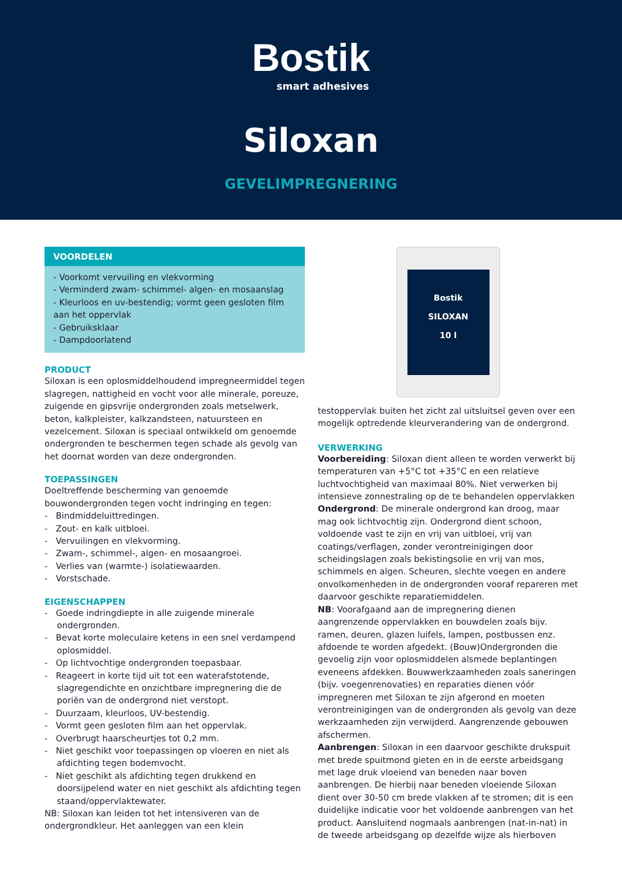Bostik
smart adhesives
Siloxan
GEVELIMPREGNERING
VOORDELEN
- Voorkomt vervuiling en vlekvorming
- Verminderd zwam- schimmel- algen- en mosaanslag
- Kleurloos en uv-bestendig; vormt geen gesloten film aan het oppervlak
- Gebruiksklaar
- Dampdoorlatend
PRODUCT
Siloxan is een oplosmiddelhoudend impregneermiddel tegen slagregen, nattigheid en vocht voor alle minerale, poreuze, zuigende en gipsvrije ondergronden zoals metselwerk, beton, kalkpleister, kalkzandsteen, natuursteen en vezelcement. Siloxan is speciaal ontwikkeld om genoemde ondergronden te beschermen tegen schade als gevolg van het doornat worden van deze ondergronden.
TOEPASSINGEN
Doeltreffende bescherming van genoemde bouwondergronden tegen vocht indringing en tegen:
- Bindmiddeluittredingen.
- Zout- en kalk uitbloei.
- Vervuilingen en vlekvorming.
- Zwam-, schimmel-, algen- en mosaangroei.
- Verlies van (warmte-) isolatiewaarden.
- Vorstschade.
EIGENSCHAPPEN
- Goede indringdiepte in alle zuigende minerale ondergronden.
- Bevat korte moleculaire ketens in een snel verdampend oplosmiddel.
- Op lichtvochtige ondergronden toepasbaar.
- Reageert in korte tijd uit tot een waterafstotende, slagregendichte en onzichtbare impregnering die de poriën van de ondergrond niet verstopt.
- Duurzaam, kleurloos, UV-bestendig.
- Vormt geen gesloten film aan het oppervlak.
- Overbrugt haarscheurtjes tot 0,2 mm.
- Niet geschikt voor toepassingen op vloeren en niet als afdichting tegen bodemvocht.
- Niet geschikt als afdichting tegen drukkend en doorsijpelend water en niet geschikt als afdichting tegen staand/oppervlaktewater.
NB: Siloxan kan leiden tot het intensiveren van de ondergrondkleur. Het aanleggen van een klein
Bostik
SILOXAN
10 l
testoppervlak buiten het zicht zal uitsluitsel geven over een mogelijk optredende kleurverandering van de ondergrond.
VERWERKING
Voorbereiding: Siloxan dient alleen te worden verwerkt bij temperaturen van +5°C tot +35°C en een relatieve luchtvochtigheid van maximaal 80%. Niet verwerken bij intensieve zonnestraling op de te behandelen oppervlakken
Ondergrond: De minerale ondergrond kan droog, maar mag ook lichtvochtig zijn. Ondergrond dient schoon, voldoende vast te zijn en vrij van uitbloei, vrij van coatings/verflagen, zonder verontreinigingen door scheidingslagen zoals bekistingsolie en vrij van mos, schimmels en algen. Scheuren, slechte voegen en andere onvolkomenheden in de ondergronden vooraf repareren met daarvoor geschikte reparatiemiddelen.
NB: Voorafgaand aan de impregnering dienen aangrenzende oppervlakken en bouwdelen zoals bijv. ramen, deuren, glazen luifels, lampen, postbussen enz. afdoende te worden afgedekt. (Bouw)Ondergronden die gevoelig zijn voor oplosmiddelen alsmede beplantingen eveneens afdekken. Bouwwerkzaamheden zoals saneringen (bijv. voegenrenovaties) en reparaties dienen vóór impregneren met Siloxan te zijn afgerond en moeten verontreinigingen van de ondergronden als gevolg van deze werkzaamheden zijn verwijderd. Aangrenzende gebouwen afschermen.
Aanbrengen: Siloxan in een daarvoor geschikte drukspuit met brede spuitmond gieten en in de eerste arbeidsgang met lage druk vloeiend van beneden naar boven aanbrengen. De hierbij naar beneden vloeiende Siloxan dient over 30-50 cm brede vlakken af te stromen; dit is een duidelijke indicatie voor het voldoende aanbrengen van het product. Aansluitend nogmaals aanbrengen (nat-in-nat) in de tweede arbeidsgang op dezelfde wijze als hierboven